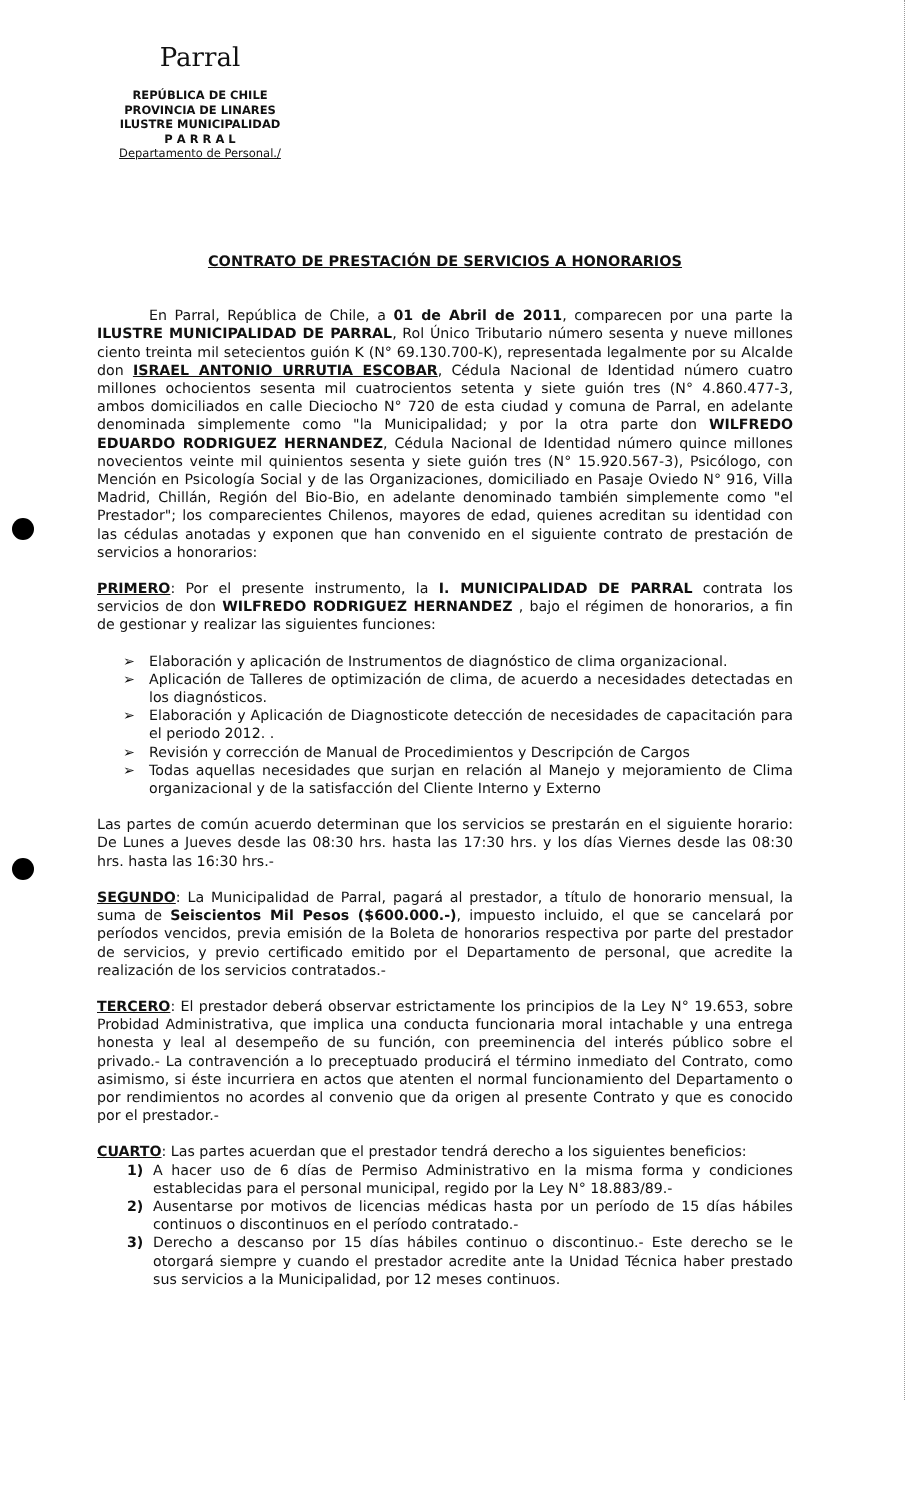Parral
REPÚBLICA DE CHILE
PROVINCIA DE LINARES
ILUSTRE MUNICIPALIDAD
P A R R A L
Departamento de Personal./
CONTRATO DE PRESTACIÓN DE SERVICIOS A HONORARIOS
En Parral, República de Chile, a 01 de Abril de 2011, comparecen por una parte la ILUSTRE MUNICIPALIDAD DE PARRAL, Rol Único Tributario número sesenta y nueve millones ciento treinta mil setecientos guión K (N° 69.130.700-K), representada legalmente por su Alcalde don ISRAEL ANTONIO URRUTIA ESCOBAR, Cédula Nacional de Identidad número cuatro millones ochocientos sesenta mil cuatrocientos setenta y siete guión tres (N° 4.860.477-3, ambos domiciliados en calle Dieciocho N° 720 de esta ciudad y comuna de Parral, en adelante denominada simplemente como "la Municipalidad; y por la otra parte don WILFREDO EDUARDO RODRIGUEZ HERNANDEZ, Cédula Nacional de Identidad número quince millones novecientos veinte mil quinientos sesenta y siete guión tres (N° 15.920.567-3), Psicólogo, con Mención en Psicología Social y de las Organizaciones, domiciliado en Pasaje Oviedo N° 916, Villa Madrid, Chillán, Región del Bio-Bio, en adelante denominado también simplemente como "el Prestador"; los comparecientes Chilenos, mayores de edad, quienes acreditan su identidad con las cédulas anotadas y exponen que han convenido en el siguiente contrato de prestación de servicios a honorarios:
PRIMERO: Por el presente instrumento, la I. MUNICIPALIDAD DE PARRAL contrata los servicios de don WILFREDO RODRIGUEZ HERNANDEZ , bajo el régimen de honorarios, a fin de gestionar y realizar las siguientes funciones:
➢ Elaboración y aplicación de Instrumentos de diagnóstico de clima organizacional.
➢ Aplicación de Talleres de optimización de clima, de acuerdo a necesidades detectadas en los diagnósticos.
➢ Elaboración y Aplicación de Diagnosticote detección de necesidades de capacitación para el periodo 2012. .
➢ Revisión y corrección de Manual de Procedimientos y Descripción de Cargos
➢ Todas aquellas necesidades que surjan en relación al Manejo y mejoramiento de Clima organizacional y de la satisfacción del Cliente Interno y Externo
Las partes de común acuerdo determinan que los servicios se prestarán en el siguiente horario: De Lunes a Jueves desde las 08:30 hrs. hasta las 17:30 hrs. y los días Viernes desde las 08:30 hrs. hasta las 16:30 hrs.-
SEGUNDO: La Municipalidad de Parral, pagará al prestador, a título de honorario mensual, la suma de Seiscientos Mil Pesos ($600.000.-), impuesto incluido, el que se cancelará por períodos vencidos, previa emisión de la Boleta de honorarios respectiva por parte del prestador de servicios, y previo certificado emitido por el Departamento de personal, que acredite la realización de los servicios contratados.-
TERCERO: El prestador deberá observar estrictamente los principios de la Ley N° 19.653, sobre Probidad Administrativa, que implica una conducta funcionaria moral intachable y una entrega honesta y leal al desempeño de su función, con preeminencia del interés público sobre el privado.- La contravención a lo preceptuado producirá el término inmediato del Contrato, como asimismo, si éste incurriera en actos que atenten el normal funcionamiento del Departamento o por rendimientos no acordes al convenio que da origen al presente Contrato y que es conocido por el prestador.-
CUARTO: Las partes acuerdan que el prestador tendrá derecho a los siguientes beneficios:
1) A hacer uso de 6 días de Permiso Administrativo en la misma forma y condiciones establecidas para el personal municipal, regido por la Ley N° 18.883/89.-
2) Ausentarse por motivos de licencias médicas hasta por un período de 15 días hábiles continuos o discontinuos en el período contratado.-
3) Derecho a descanso por 15 días hábiles continuo o discontinuo.- Este derecho se le otorgará siempre y cuando el prestador acredite ante la Unidad Técnica haber prestado sus servicios a la Municipalidad, por 12 meses continuos.